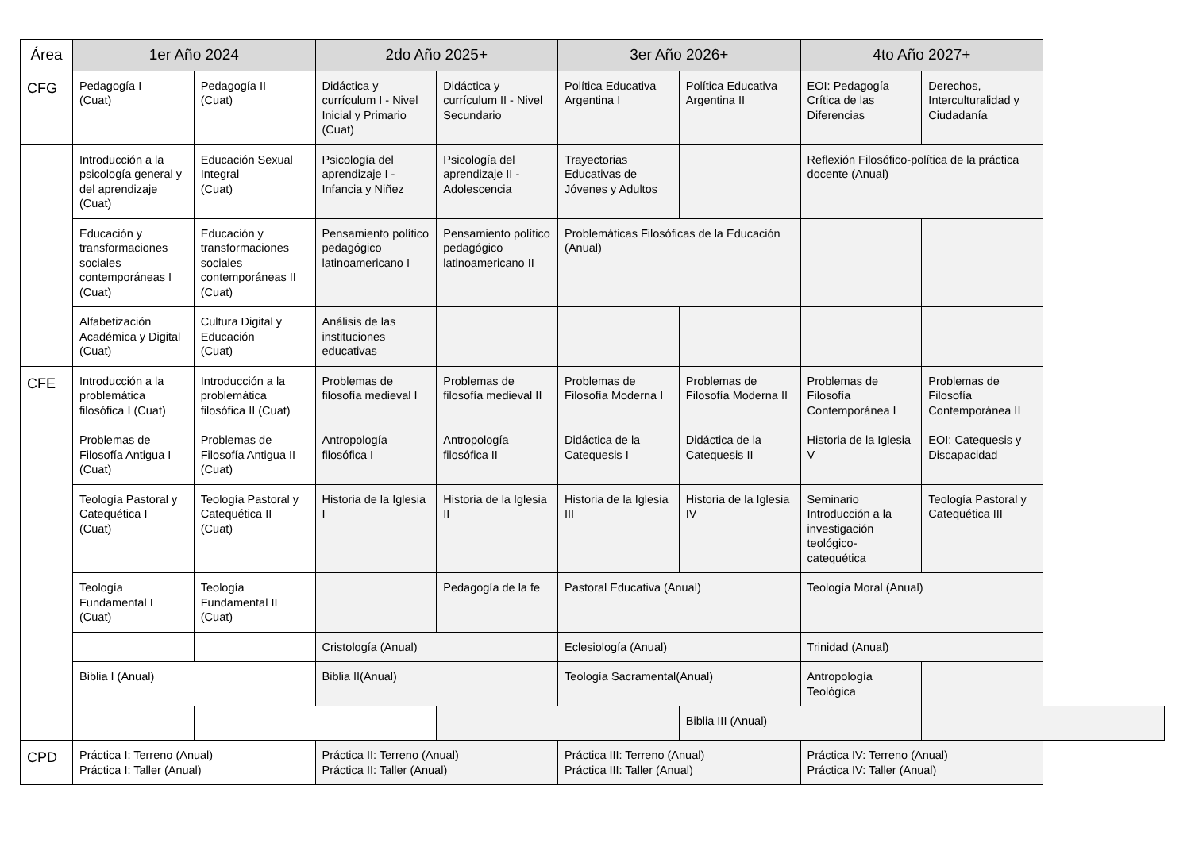| Área | 1er Año 2024 | | 2do Año 2025+ | | 3er Año 2026+ | | 4to Año 2027+ | |
| --- | --- | --- | --- | --- | --- | --- | --- | --- |
| CFG | Pedagogía I (Cuat) | Pedagogía II (Cuat) | Didáctica y currículum I - Nivel Inicial y Primario (Cuat) | Didáctica y currículum II - Nivel Secundario | Política Educativa Argentina I | Política Educativa Argentina II | EOI: Pedagogía Crítica de las Diferencias | Derechos, Interculturalidad y Ciudadanía |
| | Introducción a la psicología general y del aprendizaje (Cuat) | Educación Sexual Integral (Cuat) | Psicología del aprendizaje I - Infancia y Niñez | Psicología del aprendizaje II - Adolescencia | Trayectorias Educativas de Jóvenes y Adultos | | Reflexión Filosófico-política de la práctica docente (Anual) | |
| | Educación y transformaciones sociales contemporáneas I (Cuat) | Educación y transformaciones sociales contemporáneas II (Cuat) | Pensamiento político pedagógico latinoamericano I | Pensamiento político pedagógico latinoamericano II | Problemáticas Filosóficas de la Educación (Anual) | | | |
| | Alfabetización Académica y Digital (Cuat) | Cultura Digital y Educación (Cuat) | Análisis de las instituciones educativas | | | | | |
| CFE | Introducción a la problemática filosófica I (Cuat) | Introducción a la problemática filosófica II (Cuat) | Problemas de filosofía medieval I | Problemas de filosofía medieval II | Problemas de Filosofía Moderna I | Problemas de Filosofía Moderna II | Problemas de Filosofía Contemporánea I | Problemas de Filosofía Contemporánea II |
| | Problemas de Filosofía Antigua I (Cuat) | Problemas de Filosofía Antigua II (Cuat) | Antropología filosófica I | Antropología filosófica II | Didáctica de la Catequesis I | Didáctica de la Catequesis II | Historia de la Iglesia V | EOI: Catequesis y Discapacidad |
| | Teología Pastoral y Catequética I (Cuat) | Teología Pastoral y Catequética II (Cuat) | Historia de la Iglesia I | Historia de la Iglesia II | Historia de la Iglesia III | Historia de la Iglesia IV | Seminario Introducción a la investigación teológico-catequética | Teología Pastoral y Catequética III |
| | Teología Fundamental I (Cuat) | Teología Fundamental II (Cuat) | | Pedagogía de la fe | Pastoral Educativa (Anual) | | Teología Moral (Anual) | |
| | | | Cristología (Anual) | | Eclesiología (Anual) | | Trinidad (Anual) | |
| | Biblia I (Anual) | | Biblia II(Anual) | | Teología Sacramental(Anual) | | Antropología Teológica | |
| | | | | | | Biblia III (Anual) | | |
| CPD | Práctica I: Terreno (Anual) Práctica I: Taller (Anual) | | Práctica II: Terreno (Anual) Práctica II: Taller (Anual) | | Práctica III: Terreno (Anual) Práctica III: Taller (Anual) | | Práctica IV: Terreno (Anual) Práctica IV: Taller (Anual) | |